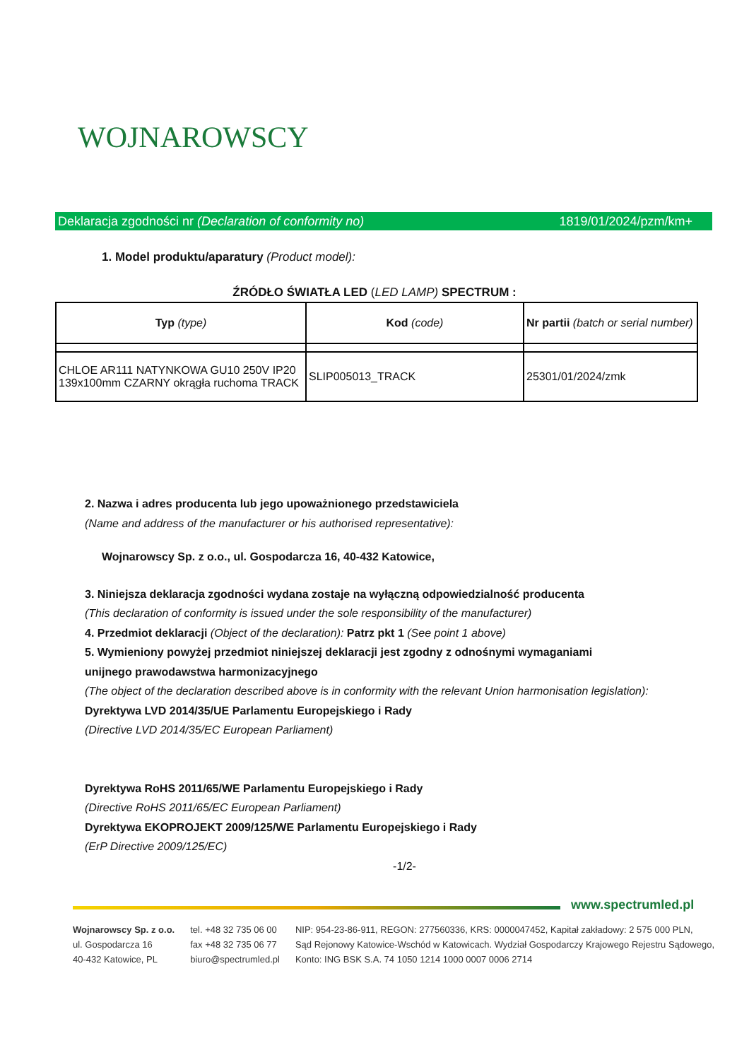WOJNAROWSCY
Deklaracja zgodności nr (Declaration of conformity no) 1819/01/2024/pzm/km+
1. Model produktu/aparatury (Product model):
ŹRÓDŁO ŚWIATŁA LED (LED LAMP) SPECTRUM :
| Typ (type) | Kod (code) | Nr partii (batch or serial number) |
| CHLOE AR111 NATYNKOWA GU10 250V IP20 139x100mm CZARNY okrągła ruchoma TRACK | SLIP005013_TRACK | 25301/01/2024/zmk |
2. Nazwa i adres producenta lub jego upoważnionego przedstawiciela
(Name and address of the manufacturer or his authorised representative):
Wojnarowscy Sp. z o.o., ul. Gospodarcza 16, 40-432 Katowice,
3. Niniejsza deklaracja zgodności wydana zostaje na wyłączną odpowiedzialność producenta
(This declaration of conformity is issued under the sole responsibility of the manufacturer)
4. Przedmiot deklaracji (Object of the declaration): Patrz pkt 1 (See point 1 above)
5. Wymieniony powyżej przedmiot niniejszej deklaracji jest zgodny z odnośnymi wymaganiami
unijnego prawodawstwa harmonizacyjnego
(The object of the declaration described above is in conformity with the relevant Union harmonisation legislation):
Dyrektywa LVD 2014/35/UE Parlamentu Europejskiego i Rady
(Directive LVD 2014/35/EC European Parliament)
Dyrektywa RoHS 2011/65/WE Parlamentu Europejskiego i Rady
(Directive RoHS 2011/65/EC European Parliament)
Dyrektywa EKOPROJEKT 2009/125/WE Parlamentu Europejskiego i Rady
(ErP Directive 2009/125/EC)
-1/2-
www.spectrumled.pl
Wojnarowscy Sp. z o.o.
ul. Gospodarcza 16
40-432 Katowice, PL
tel. +48 32 735 06 00
fax +48 32 735 06 77
biuro@spectrumled.pl
NIP: 954-23-86-911, REGON: 277560336, KRS: 0000047452, Kapitał zakładowy: 2 575 000 PLN,
Sąd Rejonowy Katowice-Wschód w Katowicach. Wydział Gospodarczy Krajowego Rejestru Sądowego,
Konto: ING BSK S.A. 74 1050 1214 1000 0007 0006 2714